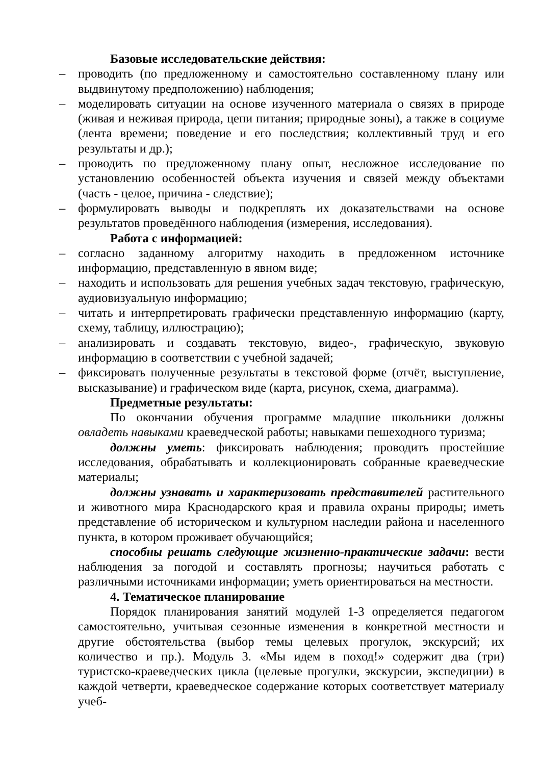Базовые исследовательские действия:
– проводить (по предложенному и самостоятельно составленному плану или выдвинутому предположению) наблюдения;
– моделировать ситуации на основе изученного материала о связях в природе (живая и неживая природа, цепи питания; природные зоны), а также в социуме (лента времени; поведение и его последствия; коллективный труд и его результаты и др.);
– проводить по предложенному плану опыт, несложное исследование по установлению особенностей объекта изучения и связей между объектами (часть - целое, причина - следствие);
– формулировать выводы и подкреплять их доказательствами на основе результатов проведённого наблюдения (измерения, исследования).
Работа с информацией:
– согласно заданному алгоритму находить в предложенном источнике информацию, представленную в явном виде;
– находить и использовать для решения учебных задач текстовую, графическую, аудиовизуальную информацию;
– читать и интерпретировать графически представленную информацию (карту, схему, таблицу, иллюстрацию);
– анализировать и создавать текстовую, видео-, графическую, звуковую информацию в соответствии с учебной задачей;
– фиксировать полученные результаты в текстовой форме (отчёт, выступление, высказывание) и графическом виде (карта, рисунок, схема, диаграмма).
Предметные результаты:
По окончании обучения программе младшие школьники должны овладеть навыками краеведческой работы; навыками пешеходного туризма;
должны уметь: фиксировать наблюдения; проводить простейшие исследования, обрабатывать и коллекционировать собранные краеведческие материалы;
должны узнавать и характеризовать представителей растительного и животного мира Краснодарского края и правила охраны природы; иметь представление об историческом и культурном наследии района и населенного пункта, в котором проживает обучающийся;
способны решать следующие жизненно-практические задачи: вести наблюдения за погодой и составлять прогнозы; научиться работать с различными источниками информации; уметь ориентироваться на местности.
4. Тематическое планирование
Порядок планирования занятий модулей 1-3 определяется педагогом самостоятельно, учитывая сезонные изменения в конкретной местности и другие обстоятельства (выбор темы целевых прогулок, экскурсий; их количество и пр.). Модуль 3. «Мы идем в поход!» содержит два (три) туристско-краеведческих цикла (целевые прогулки, экскурсии, экспедиции) в каждой четверти, краеведческое содержание которых соответствует материалу учеб-